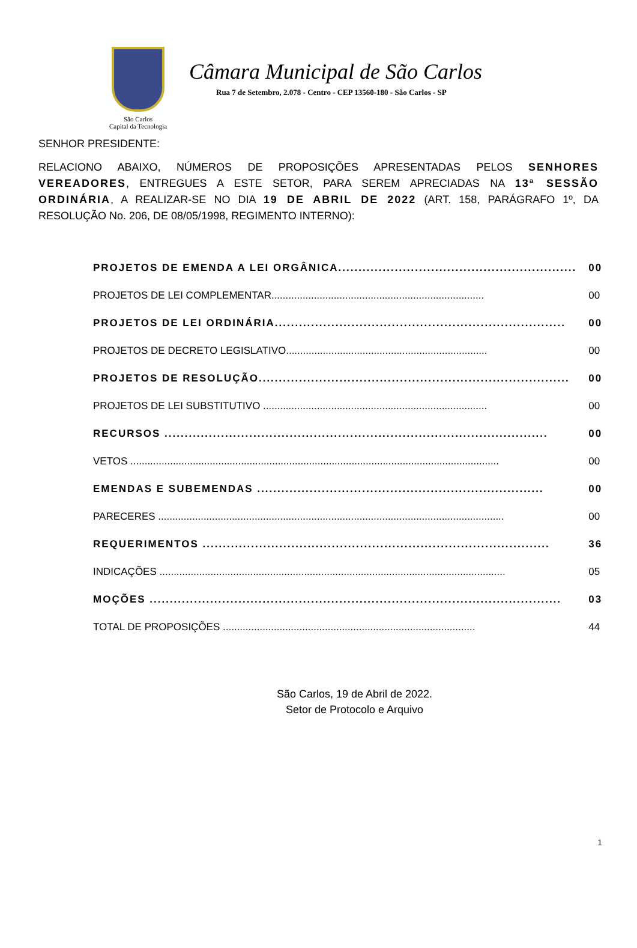São Carlos
Capital da Tecnologia
Câmara Municipal de São Carlos
Rua 7 de Setembro, 2.078 - Centro - CEP 13560-180 - São Carlos - SP
SENHOR PRESIDENTE:
RELACIONO ABAIXO, NÚMEROS DE PROPOSIÇÕES APRESENTADAS PELOS SENHORES VEREADORES, ENTREGUES A ESTE SETOR, PARA SEREM APRECIADAS NA 13ª SESSÃO ORDINÁRIA, A REALIZAR-SE NO DIA 19 DE ABRIL DE 2022 (ART. 158, PARÁGRAFO 1º, DA RESOLUÇÃO No. 206, DE 08/05/1998, REGIMENTO INTERNO):
| PROJETOS DE EMENDA A LEI ORGÂNICA........................................................... | 00 |
| PROJETOS DE LEI COMPLEMENTAR........................................................................... | 00 |
| PROJETOS DE LEI ORDINÁRIA........................................................................ | 00 |
| PROJETOS DE DECRETO LEGISLATIVO....................................................................... | 00 |
| PROJETOS DE RESOLUÇÃO............................................................................. | 00 |
| PROJETOS DE LEI SUBSTITUTIVO ............................................................................... | 00 |
| RECURSOS ............................................................................................... | 00 |
| VETOS .................................................................................................................................. | 00 |
| EMENDAS E SUBEMENDAS ....................................................................... | 00 |
| PARECERES .......................................................................................................................... | 00 |
| REQUERIMENTOS ...................................................................................... | 36 |
| INDICAÇÕES .......................................................................................................................... | 05 |
| MOÇÕES ...................................................................................................... | 03 |
| TOTAL DE PROPOSIÇÕES ......................................................................................... | 44 |
São Carlos, 19 de Abril de 2022.
Setor de Protocolo e Arquivo
1